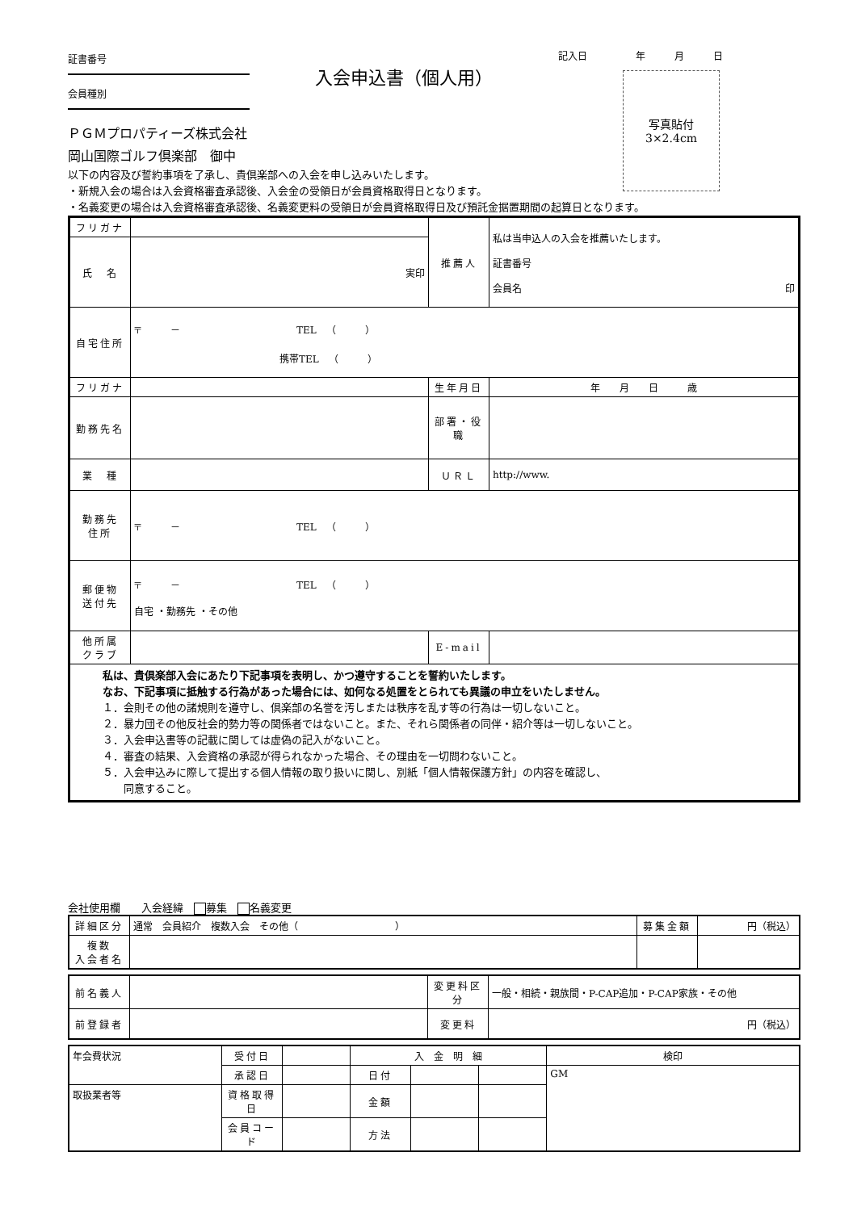証書番号
会員種別
ＰＧＭプロパティーズ株式会社
岡山国際ゴルフ倶楽部　御中
入会申込書（個人用）
記入日　　　　　年　　　月　　　日
写真貼付
3×2.4cm
以下の内容及び誓約事項を了承し、貴倶楽部への入会を申し込みいたします。
・新規入会の場合は入会資格審査承認後、入会金の受領日が会員資格取得日となります。
・名義変更の場合は入会資格審査承認後、名義変更料の受領日が会員資格取得日及び預託金据置期間の起算日となります。
| フリガナ | | 推薦人 | 私は当申込人の入会を推薦いたします。 証書番号 会員名 印 |
| 氏 名 | 実印 | | |
| 自宅住所 | 〒 － TEL （ ） 携帯TEL （ ） | | |
| フリガナ | | 生年月日 | 年 月 日 歳 |
| 勤務先名 | | | |
| | | 部署・役職 | |
| 業 種 | | ＵＲＬ | http://www. |
| 勤務先 住所 | 〒 － TEL （ ） | | |
| 郵便物 送付先 | 〒 － TEL （ ） 自宅 ・勤務先 ・その他 | | |
| 他所属 クラブ | | E-mail | |
| 私は、貴倶楽部入会にあたり下記事項を表明し、かつ遵守することを誓約いたします。 なお、下記事項に抵触する行為があった場合には、如何なる処置をとられても異議の申立をいたしません。 １．会則その他の諸規則を遵守し、倶楽部の名誉を汚しまたは秩序を乱す等の行為は一切しないこと。 ２．暴力団その他反社会的勢力等の関係者ではないこと。また、それら関係者の同伴・紹介等は一切しないこと。 ３．入会申込書等の記載に関しては虚偽の記入がないこと。 ４．審査の結果、入会資格の承認が得られなかった場合、その理由を一切問わないこと。 ５．入会申込みに際して提出する個人情報の取り扱いに関し、別紙「個人情報保護方針」の内容を確認し、 同意すること。 | | | |
会社使用欄　　入会経緯　 募集　 名義変更
| 詳細区分 | 通常 会員紹介 複数入会 その他（ ） | 募集金額 | 円（税込） |
| 複数 入会者名 | | | |
| 前名義人 | | 変更料区分 | 一般・相続・親族間・P-CAP追加・P-CAP家族・その他 |
| 前登録者 | | 変更料 | 円（税込） |
| 年会費状況 | 受付日 | | 入 金 明 細 | | | 検印 |
| | 承認日 | | 日付 | | | GM |
| 取扱業者等 | 資格取得日 | | 金額 | | | |
| | 会員コード | | 方法 | | | |